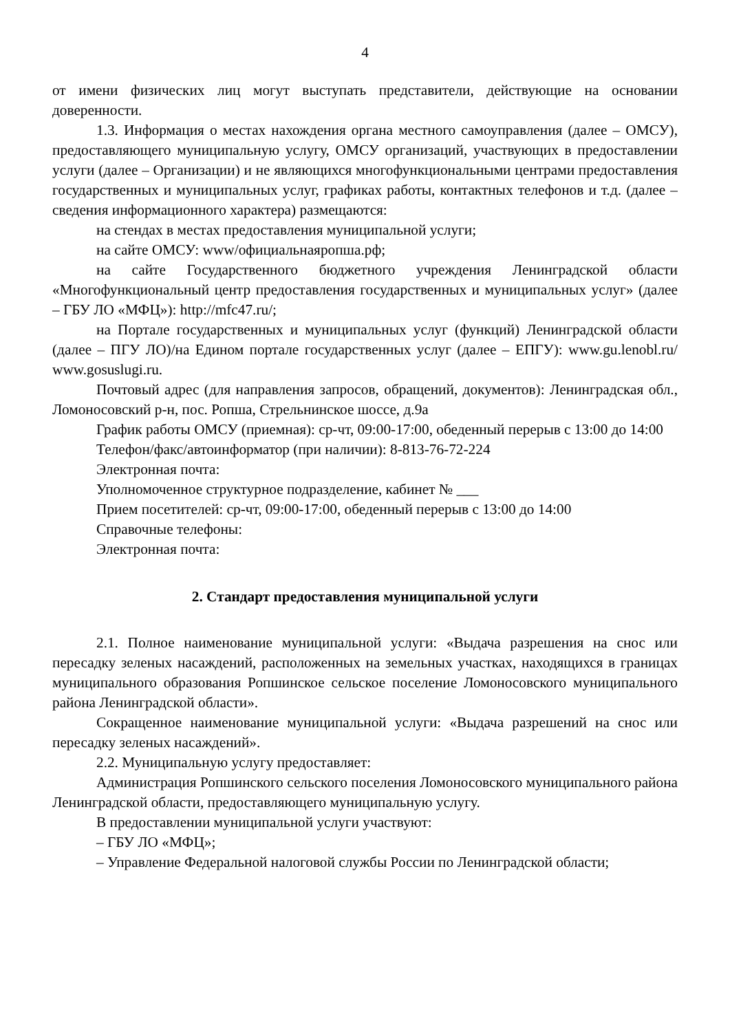4
от имени физических лиц могут выступать представители, действующие на основании доверенности.
1.3. Информация о местах нахождения органа местного самоуправления (далее – ОМСУ), предоставляющего муниципальную услугу, ОМСУ организаций, участвующих в предоставлении услуги (далее – Организации) и не являющихся многофункциональными центрами предоставления государственных и муниципальных услуг, графиках работы, контактных телефонов и т.д. (далее – сведения информационного характера) размещаются:
на стендах в местах предоставления муниципальной услуги;
на сайте ОМСУ: www/официальнаяропша.рф;
на сайте Государственного бюджетного учреждения Ленинградской области «Многофункциональный центр предоставления государственных и муниципальных услуг» (далее – ГБУ ЛО «МФЦ»): http://mfc47.ru/;
на Портале государственных и муниципальных услуг (функций) Ленинградской области (далее – ПГУ ЛО)/на Едином портале государственных услуг (далее – ЕПГУ): www.gu.lenobl.ru/ www.gosuslugi.ru.
Почтовый адрес (для направления запросов, обращений, документов): Ленинградская обл., Ломоносовский р-н, пос. Ропша, Стрельнинское шоссе, д.9а
График работы ОМСУ (приемная): ср-чт, 09:00-17:00, обеденный перерыв с 13:00 до 14:00
Телефон/факс/автоинформатор (при наличии): 8-813-76-72-224
Электронная почта:
Уполномоченное структурное подразделение, кабинет № ___
Прием посетителей: ср-чт, 09:00-17:00, обеденный перерыв с 13:00 до 14:00
Справочные телефоны:
Электронная почта:
2. Стандарт предоставления муниципальной услуги
2.1. Полное наименование муниципальной услуги: «Выдача разрешения на снос или пересадку зеленых насаждений, расположенных на земельных участках, находящихся в границах муниципального образования Ропшинское сельское поселение Ломоносовского муниципального района Ленинградской области».
Сокращенное наименование муниципальной услуги: «Выдача разрешений на снос или пересадку зеленых насаждений».
2.2. Муниципальную услугу предоставляет:
Администрация Ропшинского сельского поселения Ломоносовского муниципального района Ленинградской области, предоставляющего муниципальную услугу.
В предоставлении муниципальной услуги участвуют:
– ГБУ ЛО «МФЦ»;
– Управление Федеральной налоговой службы России по Ленинградской области;